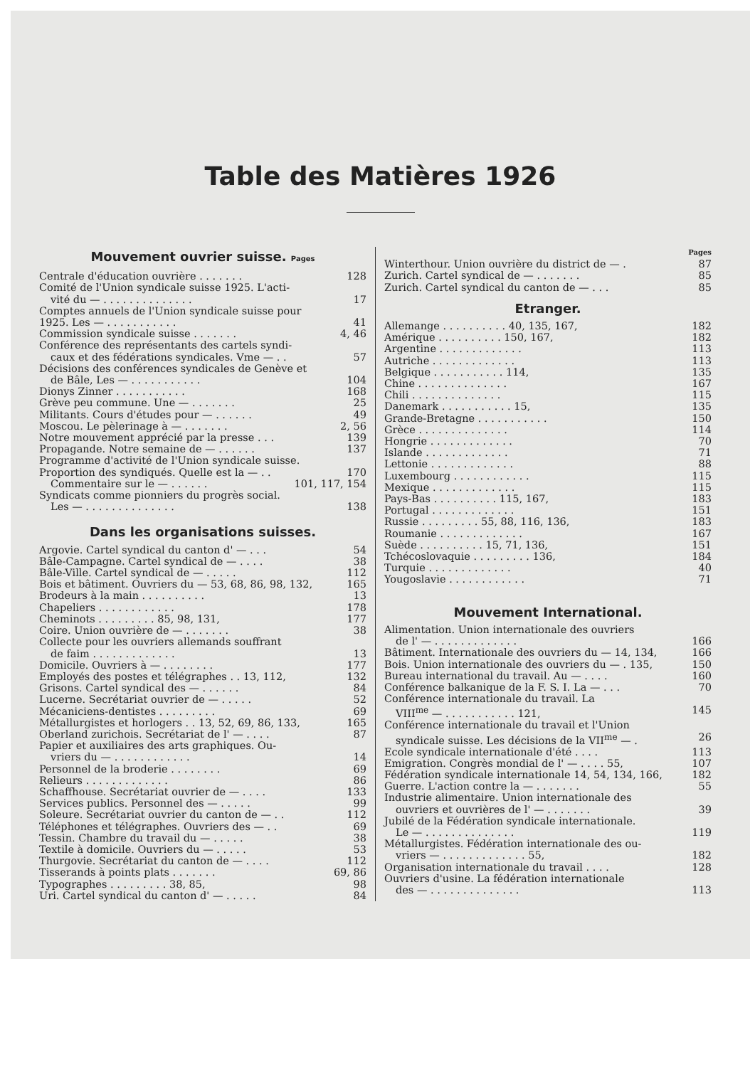Table des Matières 1926
Mouvement ouvrier suisse. Pages
Centrale d'éducation ouvrière . . . . . . . 128
Comité de l'Union syndicale suisse 1925. L'acti-
vité du — . . . . . . . . . . . . . . 17
Comptes annuels de l'Union syndicale suisse pour
1925. Les — . . . . . . . . . . . 41
Commission syndicale suisse . . . . . . . 4, 46
Conférence des représentants des cartels syndi-
caux et des fédérations syndicales. Vme — . . 57
Décisions des conférences syndicales de Genève et
de Bâle, Les — . . . . . . . . . . . 104
Dionys Zinner . . . . . . . . . . . 168
Grève peu commune. Une — . . . . . . . 25
Militants. Cours d'études pour — . . . . . . 49
Moscou. Le pèlerinage à — . . . . . . . 2, 56
Notre mouvement apprécié par la presse . . . 139
Propagande. Notre semaine de — . . . . . . 137
Programme d'activité de l'Union syndicale suisse.
Proportion des syndiqués. Quelle est la — . . 170
Commentaire sur le — . . . . . . 101, 117, 154
Syndicats comme pionniers du progrès social.
Les — . . . . . . . . . . . . . . 138
Dans les organisations suisses.
Argovie. Cartel syndical du canton d' — . . . 54
Bâle-Campagne. Cartel syndical de — . . . . 38
Bâle-Ville. Cartel syndical de — . . . . . 112
Bois et bâtiment. Ouvriers du — 53, 68, 86, 98, 132, 165
Brodeurs à la main . . . . . . . . . . 13
Chapeliers . . . . . . . . . . . . 178
Cheminots . . . . . . . . . 85, 98, 131, 177
Coire. Union ouvrière de — . . . . . . . 38
Collecte pour les ouvriers allemands souffrant
de faim . . . . . . . . . . . . . 13
Domicile. Ouvriers à — . . . . . . . . 177
Employés des postes et télégraphes . . 13, 112, 132
Grisons. Cartel syndical des — . . . . . . 84
Lucerne. Secrétariat ouvrier de — . . . . . 52
Mécaniciens-dentistes . . . . . . . . . 69
Métallurgistes et horlogers . . 13, 52, 69, 86, 133, 165
Oberland zurichois. Secrétariat de l' — . . . . 87
Papier et auxiliaires des arts graphiques. Ou-
vriers du — . . . . . . . . . . . . 14
Personnel de la broderie . . . . . . . . 69
Relieurs . . . . . . . . . . . . . 86
Schaffhouse. Secrétariat ouvrier de — . . . . 133
Services publics. Personnel des — . . . . . 99
Soleure. Secrétariat ouvrier du canton de — . . 112
Téléphones et télégraphes. Ouvriers des — . . 69
Tessin. Chambre du travail du — . . . . . 38
Textile à domicile. Ouvriers du — . . . . . 53
Thurgovie. Secrétariat du canton de — . . . . 112
Tisserands à points plats . . . . . . . 69, 86
Typographes . . . . . . . . . 38, 85, 98
Uri. Cartel syndical du canton d' — . . . . . 84
Pages
Winterthour. Union ouvrière du district de — . 87
Zurich. Cartel syndical de — . . . . . . . 85
Zurich. Cartel syndical du canton de — . . . 85
Etranger.
Allemange . . . . . . . . . . 40, 135, 167, 182
Amérique . . . . . . . . . . 150, 167, 182
Argentine . . . . . . . . . . . . . 113
Autriche . . . . . . . . . . . . . 113
Belgique . . . . . . . . . . . 114, 135
Chine . . . . . . . . . . . . . . 167
Chili . . . . . . . . . . . . . . 115
Danemark . . . . . . . . . . . 15, 135
Grande-Bretagne . . . . . . . . . . . 150
Grèce . . . . . . . . . . . . . . 114
Hongrie . . . . . . . . . . . . . 70
Islande . . . . . . . . . . . . . 71
Lettonie . . . . . . . . . . . . . 88
Luxembourg . . . . . . . . . . . . 115
Mexique . . . . . . . . . . . . . 115
Pays-Bas . . . . . . . . . . 115, 167, 183
Portugal . . . . . . . . . . . . . 151
Russie . . . . . . . . . 55, 88, 116, 136, 183
Roumanie . . . . . . . . . . . . . 167
Suède . . . . . . . . . . 15, 71, 136, 151
Tchécoslovaquie . . . . . . . . . 136, 184
Turquie . . . . . . . . . . . . . 40
Yougoslavie . . . . . . . . . . . . 71
Mouvement International.
Alimentation. Union internationale des ouvriers
de l' — . . . . . . . . . . . . . 166
Bâtiment. Internationale des ouvriers du — 14, 134, 166
Bois. Union internationale des ouvriers du — . 135, 150
Bureau international du travail. Au — . . . . 160
Conférence balkanique de la F. S. I. La — . . . 70
Conférence internationale du travail. La
VIII<sup>me</sup> — . . . . . . . . . . . 121, 145
Conférence internationale du travail et l'Union
syndicale suisse. Les décisions de la VII<sup>me</sup> — . 26
Ecole syndicale internationale d'été . . . . 113
Emigration. Congrès mondial de l' — . . . . 55, 107
Fédération syndicale internationale 14, 54, 134, 166, 182
Guerre. L'action contre la — . . . . . . . 55
Industrie alimentaire. Union internationale des
ouvriers et ouvrières de l' — . . . . . . . 39
Jubilé de la Fédération syndicale internationale.
Le — . . . . . . . . . . . . . . 119
Métallurgistes. Fédération internationale des ou-
vriers — . . . . . . . . . . . . . 55, 182
Organisation internationale du travail . . . . 128
Ouvriers d'usine. La fédération internationale
des — . . . . . . . . . . . . . . 113